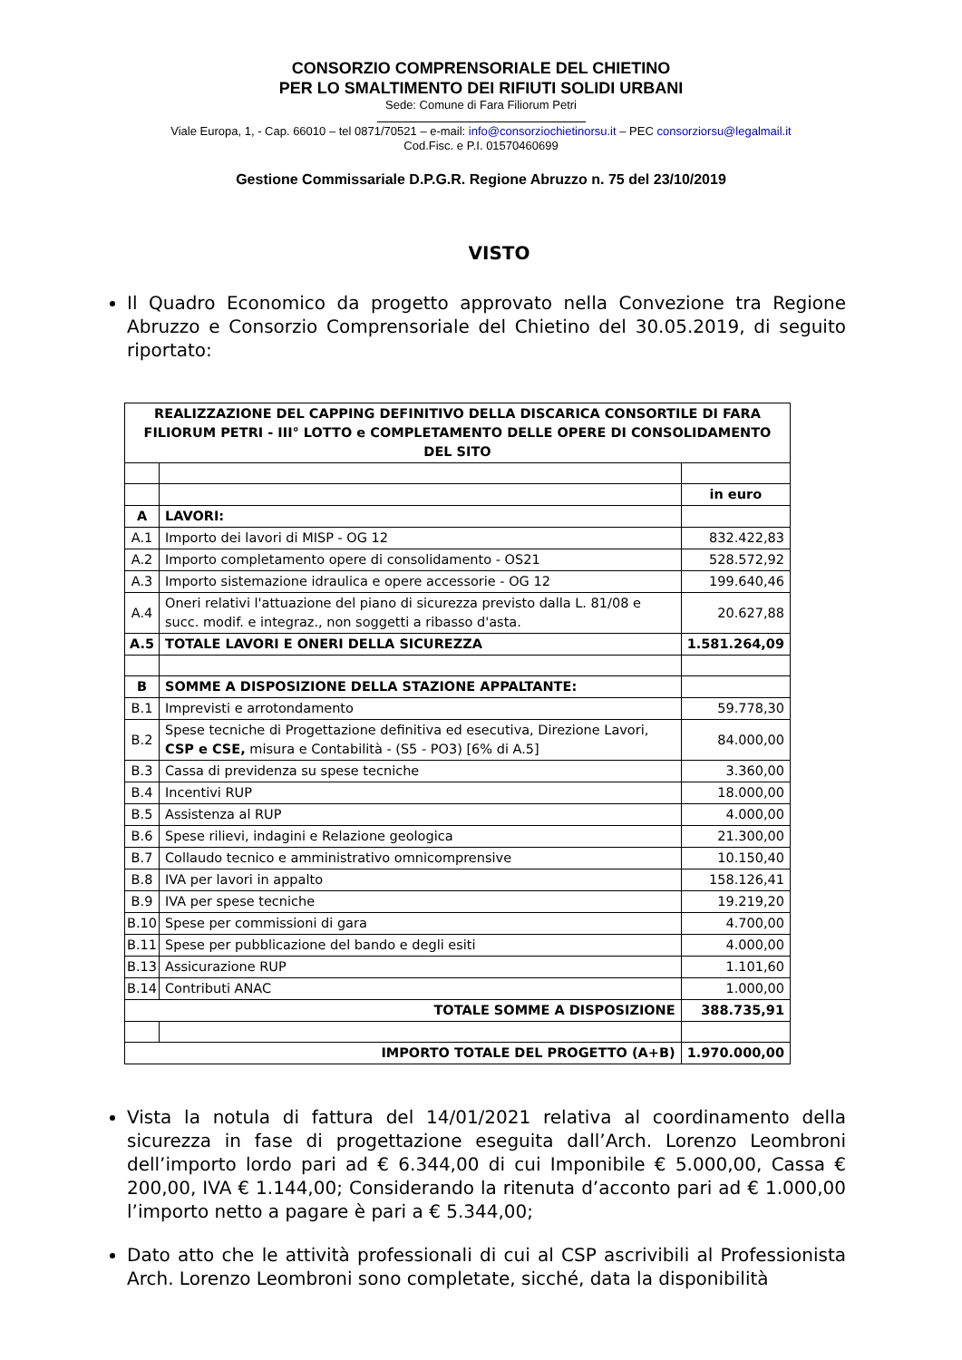CONSORZIO COMPRENSORIALE DEL CHIETINO
PER LO SMALTIMENTO DEI RIFIUTI SOLIDI URBANI
Sede: Comune di Fara Filiorum Petri
Viale Europa, 1, - Cap. 66010 – tel 0871/70521 – e-mail: info@consorziochietinorsu.it – PEC consorziorsu@legalmail.it
Cod.Fisc. e P.I. 01570460699
Gestione Commissariale D.P.G.R. Regione Abruzzo n. 75 del 23/10/2019
VISTO
Il Quadro Economico da progetto approvato nella Convezione tra Regione Abruzzo e Consorzio Comprensoriale del Chietino del 30.05.2019, di seguito riportato:
| REALIZZAZIONE DEL CAPPING DEFINITIVO DELLA DISCARICA CONSORTILE DI FARA FILIORUM PETRI - III° LOTTO e COMPLETAMENTO DELLE OPERE DI CONSOLIDAMENTO DEL SITO | | |
| | | in euro |
| A | LAVORI: | |
| A.1 | Importo dei lavori di MISP - OG 12 | 832.422,83 |
| A.2 | Importo completamento opere di consolidamento - OS21 | 528.572,92 |
| A.3 | Importo sistemazione idraulica e opere accessorie - OG 12 | 199.640,46 |
| A.4 | Oneri relativi l'attuazione del piano di sicurezza previsto dalla L. 81/08 e succ. modif. e integraz., non soggetti a ribasso d'asta. | 20.627,88 |
| A.5 | TOTALE LAVORI E ONERI DELLA SICUREZZA | 1.581.264,09 |
| B | SOMME A DISPOSIZIONE DELLA STAZIONE APPALTANTE: | |
| B.1 | Imprevisti e arrotondamento | 59.778,30 |
| B.2 | Spese tecniche di Progettazione definitiva ed esecutiva, Direzione Lavori, CSP e CSE, misura e Contabilità - (S5 - PO3) [6% di A.5] | 84.000,00 |
| B.3 | Cassa di previdenza su spese tecniche | 3.360,00 |
| B.4 | Incentivi RUP | 18.000,00 |
| B.5 | Assistenza al RUP | 4.000,00 |
| B.6 | Spese rilievi, indagini e Relazione geologica | 21.300,00 |
| B.7 | Collaudo tecnico e amministrativo omnicomprensive | 10.150,40 |
| B.8 | IVA per lavori in appalto | 158.126,41 |
| B.9 | IVA per spese tecniche | 19.219,20 |
| B.10 | Spese per commissioni di gara | 4.700,00 |
| B.11 | Spese per pubblicazione del bando e degli esiti | 4.000,00 |
| B.13 | Assicurazione RUP | 1.101,60 |
| B.14 | Contributi ANAC | 1.000,00 |
| TOTALE SOMME A DISPOSIZIONE | | 388.735,91 |
| IMPORTO TOTALE DEL PROGETTO (A+B) | | 1.970.000,00 |
Vista la notula di fattura del 14/01/2021 relativa al coordinamento della sicurezza in fase di progettazione eseguita dall’Arch. Lorenzo Leombroni dell’importo lordo pari ad € 6.344,00 di cui Imponibile € 5.000,00, Cassa € 200,00, IVA € 1.144,00; Considerando la ritenuta d’acconto pari ad € 1.000,00 l’importo netto a pagare è pari a € 5.344,00;
Dato atto che le attività professionali di cui al CSP ascrivibili al Professionista Arch. Lorenzo Leombroni sono completate, sicché, data la disponibilità